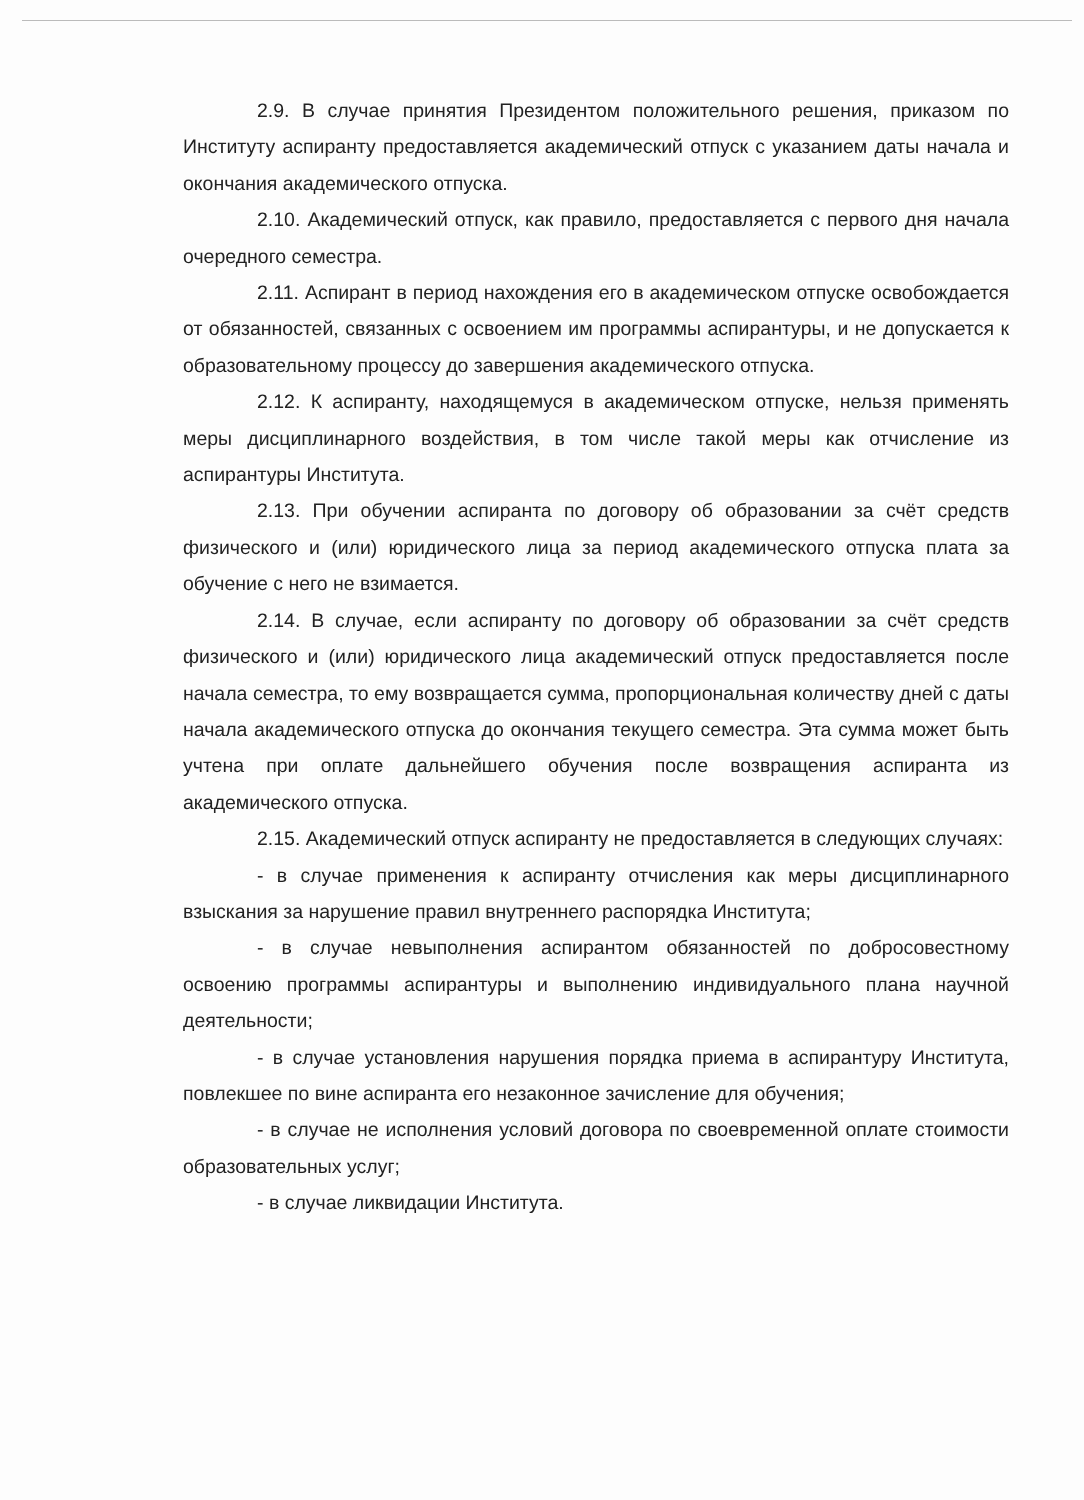2.9. В случае принятия Президентом положительного решения, приказом по Институту аспиранту предоставляется академический отпуск с указанием даты начала и окончания академического отпуска.
2.10. Академический отпуск, как правило, предоставляется с первого дня начала очередного семестра.
2.11. Аспирант в период нахождения его в академическом отпуске освобождается от обязанностей, связанных с освоением им программы аспирантуры, и не допускается к образовательному процессу до завершения академического отпуска.
2.12. К аспиранту, находящемуся в академическом отпуске, нельзя применять меры дисциплинарного воздействия, в том числе такой меры как отчисление из аспирантуры Института.
2.13. При обучении аспиранта по договору об образовании за счёт средств физического и (или) юридического лица за период академического отпуска плата за обучение с него не взимается.
2.14. В случае, если аспиранту по договору об образовании за счёт средств физического и (или) юридического лица академический отпуск предоставляется после начала семестра, то ему возвращается сумма, пропорциональная количеству дней с даты начала академического отпуска до окончания текущего семестра. Эта сумма может быть учтена при оплате дальнейшего обучения после возвращения аспиранта из академического отпуска.
2.15. Академический отпуск аспиранту не предоставляется в следующих случаях:
- в случае применения к аспиранту отчисления как меры дисциплинарного взыскания за нарушение правил внутреннего распорядка Института;
- в случае невыполнения аспирантом обязанностей по добросовестному освоению программы аспирантуры и выполнению индивидуального плана научной деятельности;
- в случае установления нарушения порядка приема в аспирантуру Института, повлекшее по вине аспиранта его незаконное зачисление для обучения;
- в случае не исполнения условий договора по своевременной оплате стоимости образовательных услуг;
- в случае ликвидации Института.